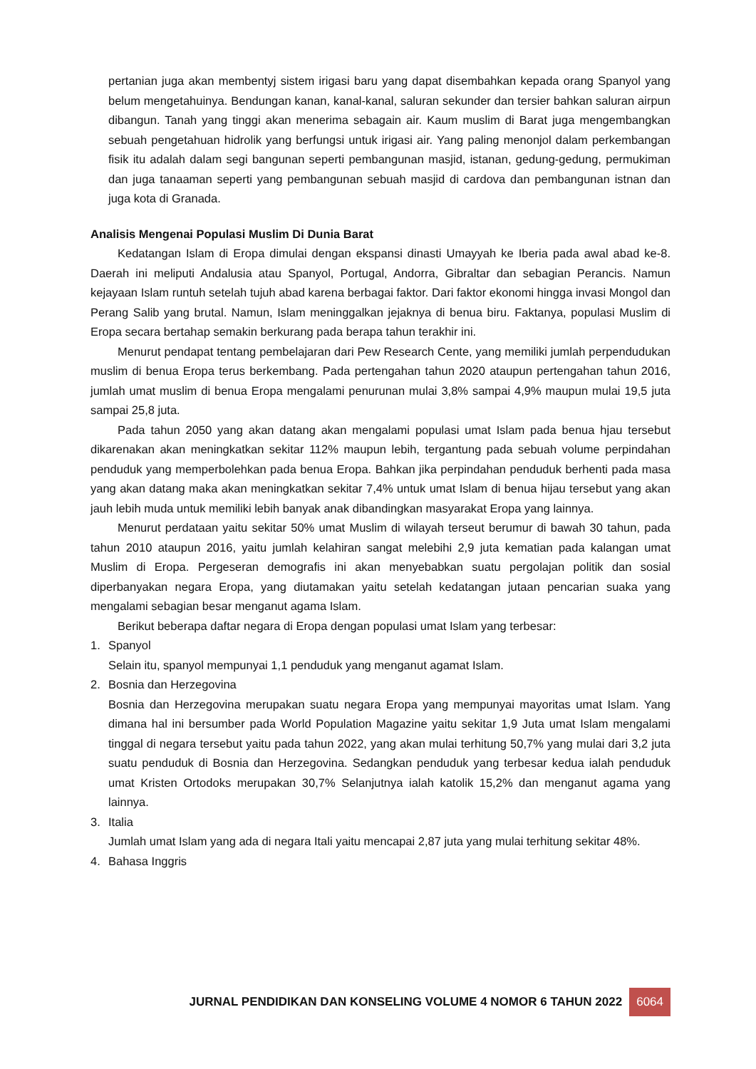pertanian juga akan membentyj sistem irigasi baru yang dapat disembahkan kepada orang Spanyol yang belum mengetahuinya. Bendungan kanan, kanal-kanal, saluran sekunder dan tersier bahkan saluran airpun dibangun. Tanah yang tinggi akan menerima sebagain air. Kaum muslim di Barat juga mengembangkan sebuah pengetahuan hidrolik yang berfungsi untuk irigasi air. Yang paling menonjol dalam perkembangan fisik itu adalah dalam segi bangunan seperti pembangunan masjid, istanan, gedung-gedung, permukiman dan juga tanaaman seperti yang pembangunan sebuah masjid di cardova dan pembangunan istnan dan juga kota di Granada.
Analisis Mengenai Populasi Muslim Di Dunia Barat
Kedatangan Islam di Eropa dimulai dengan ekspansi dinasti Umayyah ke Iberia pada awal abad ke-8. Daerah ini meliputi Andalusia atau Spanyol, Portugal, Andorra, Gibraltar dan sebagian Perancis. Namun kejayaan Islam runtuh setelah tujuh abad karena berbagai faktor. Dari faktor ekonomi hingga invasi Mongol dan Perang Salib yang brutal. Namun, Islam meninggalkan jejaknya di benua biru. Faktanya, populasi Muslim di Eropa secara bertahap semakin berkurang pada berapa tahun terakhir ini.
Menurut pendapat tentang pembelajaran dari Pew Research Cente, yang memiliki jumlah perpendudukan muslim di benua Eropa terus berkembang. Pada pertengahan tahun 2020 ataupun pertengahan tahun 2016, jumlah umat muslim di benua Eropa mengalami penurunan mulai 3,8% sampai 4,9% maupun mulai 19,5 juta sampai 25,8 juta.
Pada tahun 2050 yang akan datang akan mengalami populasi umat Islam pada benua hjau tersebut dikarenakan akan meningkatkan sekitar 112% maupun lebih, tergantung pada sebuah volume perpindahan penduduk yang memperbolehkan pada benua Eropa. Bahkan jika perpindahan penduduk berhenti pada masa yang akan datang maka akan meningkatkan sekitar 7,4% untuk umat Islam di benua hijau tersebut yang akan jauh lebih muda untuk memiliki lebih banyak anak dibandingkan masyarakat Eropa yang lainnya.
Menurut perdataan yaitu sekitar 50% umat Muslim di wilayah terseut berumur di bawah 30 tahun, pada tahun 2010 ataupun 2016, yaitu jumlah kelahiran sangat melebihi 2,9 juta kematian pada kalangan umat Muslim di Eropa. Pergeseran demografis ini akan menyebabkan suatu pergolajan politik dan sosial diperbanyakan negara Eropa, yang diutamakan yaitu setelah kedatangan jutaan pencarian suaka yang mengalami sebagian besar menganut agama Islam.
Berikut beberapa daftar negara di Eropa dengan populasi umat Islam yang terbesar:
1. Spanyol
Selain itu, spanyol mempunyai 1,1 penduduk yang menganut agamat Islam.
2. Bosnia dan Herzegovina
Bosnia dan Herzegovina merupakan suatu negara Eropa yang mempunyai mayoritas umat Islam. Yang dimana hal ini bersumber pada World Population Magazine yaitu sekitar 1,9 Juta umat Islam mengalami tinggal di negara tersebut yaitu pada tahun 2022, yang akan mulai terhitung 50,7% yang mulai dari 3,2 juta suatu penduduk di Bosnia dan Herzegovina. Sedangkan penduduk yang terbesar kedua ialah penduduk umat Kristen Ortodoks merupakan 30,7% Selanjutnya ialah katolik 15,2% dan menganut agama yang lainnya.
3. Italia
Jumlah umat Islam yang ada di negara Itali yaitu mencapai 2,87 juta yang mulai terhitung sekitar 48%.
4. Bahasa Inggris
JURNAL PENDIDIKAN DAN KONSELING VOLUME 4 NOMOR 6 TAHUN 2022 6064